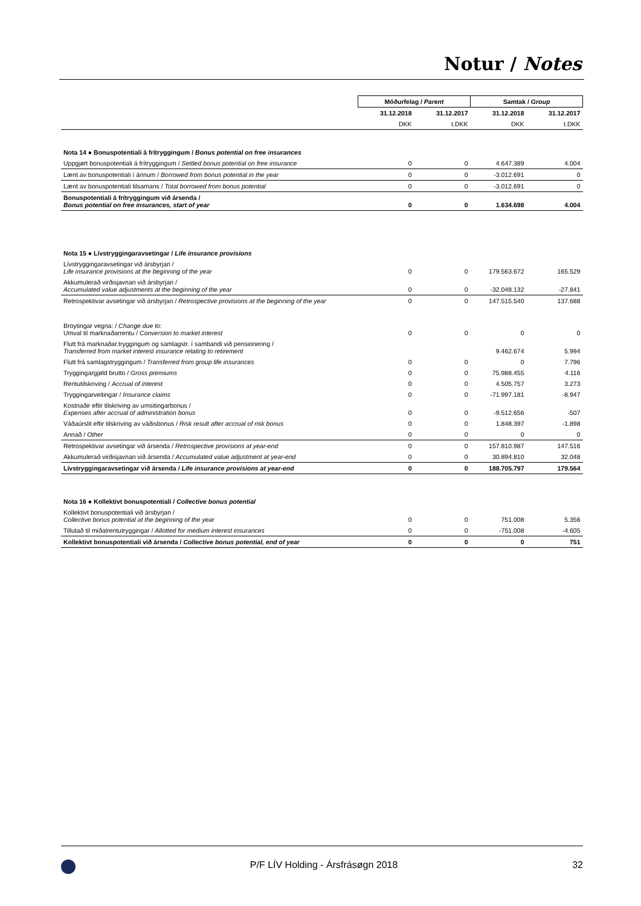Notur / Notes
| | Móðurfelag / Parent | | Samtak / Group | |
| | 31.12.2018 | 31.12.2017 | 31.12.2018 | 31.12.2017 |
| | DKK | t.DKK | DKK | t.DKK |
| Nota 14 ● Bonuspotentiali á frítryggingum / Bonus potential on free insurances | | | | |
| Uppgjørt bonuspotentiali á frítryggingum / Settled bonus potential on free insurance | 0 | 0 | 4.647.389 | 4.004 |
| Lænt av bonuspotentiali í árinum / Borrowed from bonus potential in the year | 0 | 0 | -3.012.691 | 0 |
| Lænt av bonuspotentiali tilsamans / Total borrowed from bonus potential | 0 | 0 | -3.012.691 | 0 |
| Bonuspotentiali á frítryggingum við ársenda / Bonus potential on free insurances, start of year | 0 | 0 | 1.634.698 | 4.004 |
| Nota 15 ● Lívstryggingaravsetingar / Life insurance provisions | | | | |
| Lívstryggingaravsetingar við ársbyrjan / Life insurance provisions at the beginning of the year | 0 | 0 | 179.563.672 | 165.529 |
| Akkumulerað virðisjavnan við ársbyrjan / Accumulated value adjustments at the beginning of the year | 0 | 0 | -32.048.132 | -27.841 |
| Retrospektivar avsetingar við ársbyrjan / Retrospective provisions at the beginning of the year | 0 | 0 | 147.515.540 | 137.688 |
| Broytingar vegna: / Change due to: Umval til marknaðarrentu / Conversion to market interest | 0 | 0 | 0 | 0 |
| Flutt frá marknaðar.tryggingum og samlagstr. í sambandi við pensionering / Transferred from market interest insurance relating to retirement | | | 9.462.674 | 5.994 |
| Flutt frá samlagstryggingum / Transferred from group life insurances | 0 | 0 | 0 | 7.796 |
| Tryggingargjøld brutto / Gross premiums | 0 | 0 | 75.988.455 | 4.116 |
| Rentutilskriving / Accrual of interest | 0 | 0 | 4.505.757 | 3.273 |
| Tryggingarveitingar / Insurance claims | 0 | 0 | -71.997.181 | -8.947 |
| Kostnaðir eftir tilskriving av umsitingarbonus / Expenses after accrual of administration bonus | 0 | 0 | -9.512.656 | -507 |
| Váðaúrslit eftir tilskriving av váðisbonus / Risk result after accrual of risk bonus | 0 | 0 | 1.848.397 | -1.898 |
| Annað / Other | 0 | 0 | 0 | 0 |
| Retrospektivar avsetingar við ársenda / Retrospective provisions at year-end | 0 | 0 | 157.810.987 | 147.516 |
| Akkumulerað virðisjavnan við ársenda / Accumulated value adjustment at year-end | 0 | 0 | 30.894.810 | 32.048 |
| Lívstryggingaravsetingar við ársenda / Life insurance provisions at year-end | 0 | 0 | 188.705.797 | 179.564 |
| Nota 16 ● Kollektivt bonuspotentiali / Collective bonus potential | | | | |
| Kollektivt bonuspotentiali við ársbyrjan / Collective bonus potential at the beginning of the year | 0 | 0 | 751.008 | 5.356 |
| Tillutað til miðalrentutryggingar / Allotted for medium interest insurances | 0 | 0 | -751.008 | -4.605 |
| Kollektivt bonuspotentiali við ársenda / Collective bonus potential, end of year | 0 | 0 | 0 | 751 |
P/F LÍV Holding - Ársfrásøgn 2018 32